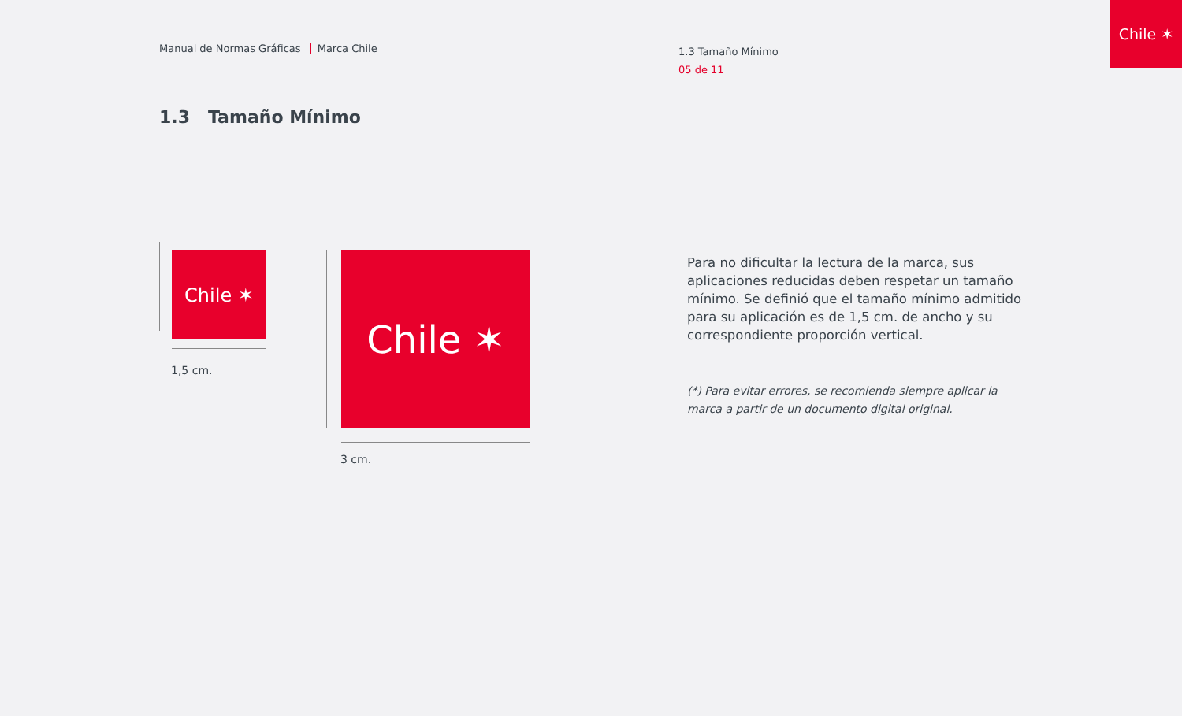Manual de Normas Gráficas Marca Chile
1.3 Tamaño Mínimo
05 de 11
Chile ✶
1.3 Tamaño Mínimo
Chile ✶
1,5 cm.
Chile ✶
3 cm.
Para no dificultar la lectura de la marca, sus aplicaciones reducidas deben respetar un tamaño mínimo. Se definió que el tamaño mínimo admitido para su aplicación es de 1,5 cm. de ancho y su correspondiente proporción vertical.
(*) Para evitar errores, se recomienda siempre aplicar la marca a partir de un documento digital original.